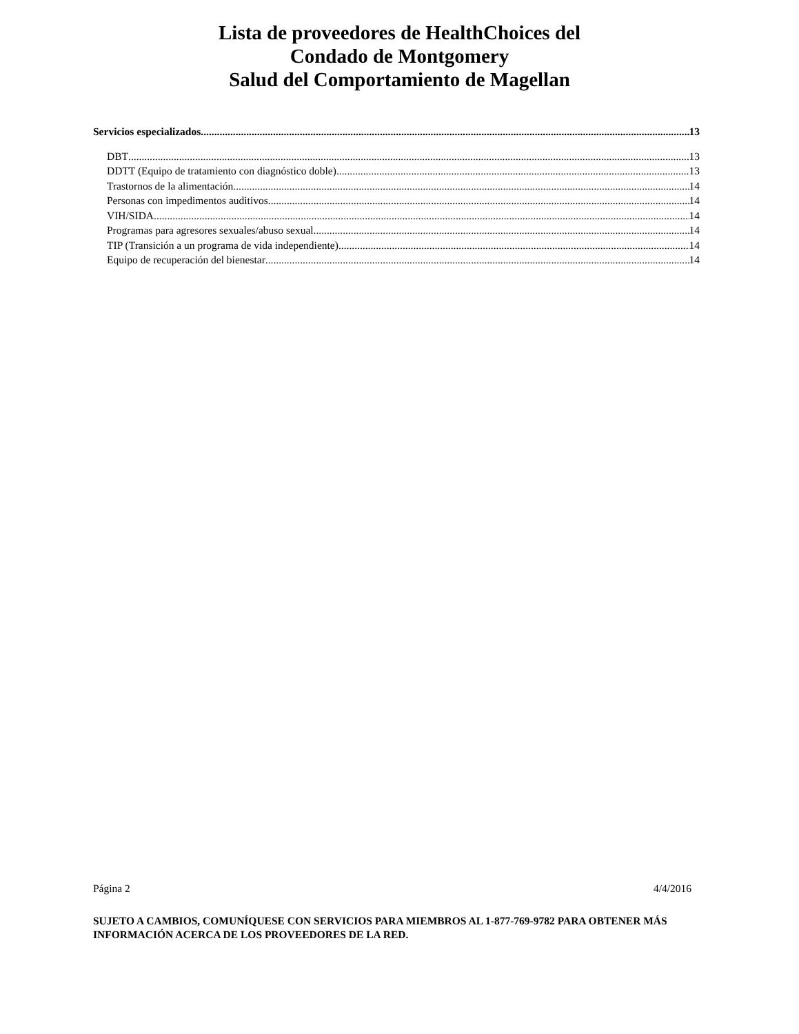Lista de proveedores de HealthChoices del
Condado de Montgomery
Salud del Comportamiento de Magellan
Servicios especializados 13
DBT 13
DDTT (Equipo de tratamiento con diagnóstico doble) 13
Trastornos de la alimentación 14
Personas con impedimentos auditivos 14
VIH/SIDA 14
Programas para agresores sexuales/abuso sexual 14
TIP (Transición a un programa de vida independiente) 14
Equipo de recuperación del bienestar 14
Página 2 4/4/2016
SUJETO A CAMBIOS, COMUNÍQUESE CON SERVICIOS PARA MIEMBROS AL 1-877-769-9782 PARA OBTENER MÁS INFORMACIÓN ACERCA DE LOS PROVEEDORES DE LA RED.